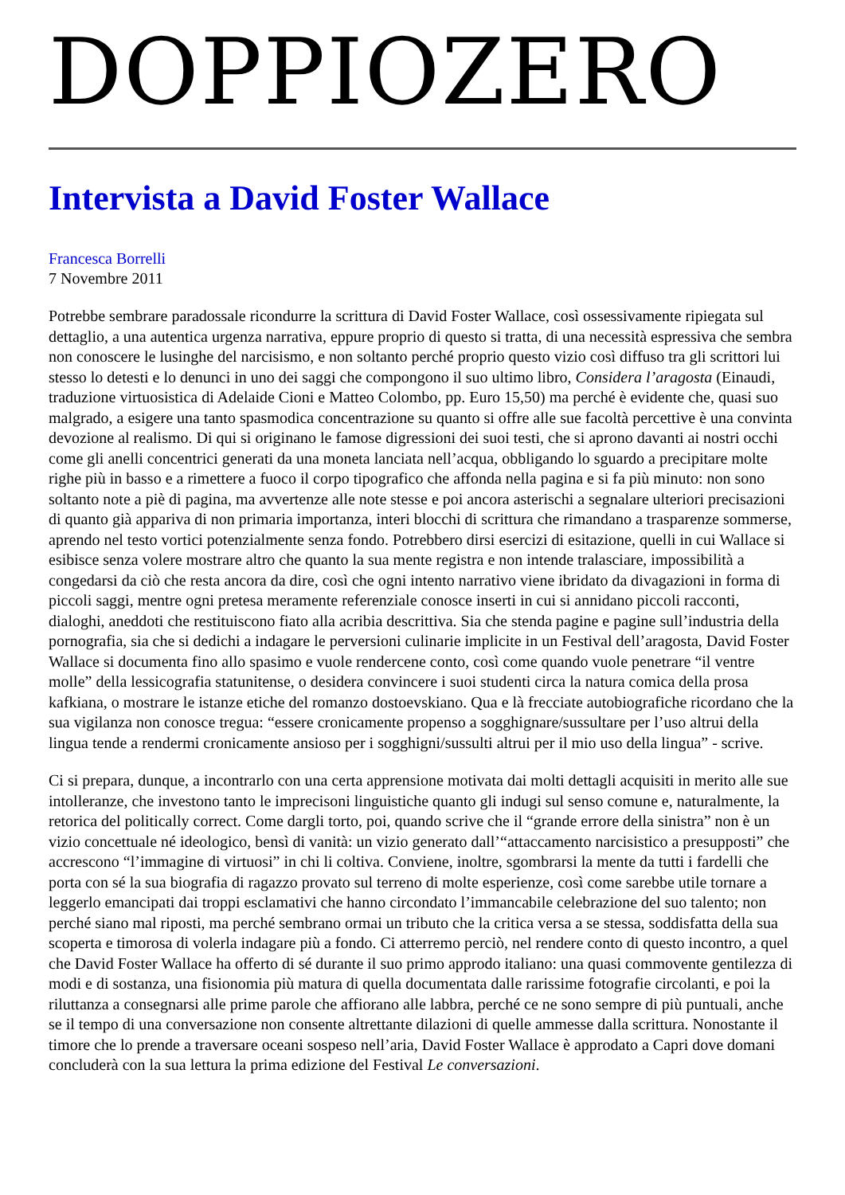DOPPIOZERO
Intervista a David Foster Wallace
Francesca Borrelli
7 Novembre 2011
Potrebbe sembrare paradossale ricondurre la scrittura di David Foster Wallace, così ossessivamente ripiegata sul dettaglio, a una autentica urgenza narrativa, eppure proprio di questo si tratta, di una necessità espressiva che sembra non conoscere le lusinghe del narcisismo, e non soltanto perché proprio questo vizio così diffuso tra gli scrittori lui stesso lo detesti e lo denunci in uno dei saggi che compongono il suo ultimo libro, Considera l’aragosta (Einaudi, traduzione virtuosistica di Adelaide Cioni e Matteo Colombo, pp. Euro 15,50) ma perché è evidente che, quasi suo malgrado, a esigere una tanto spasmodica concentrazione su quanto si offre alle sue facoltà percettive è una convinta devozione al realismo. Di qui si originano le famose digressioni dei suoi testi, che si aprono davanti ai nostri occhi come gli anelli concentrici generati da una moneta lanciata nell’acqua, obbligando lo sguardo a precipitare molte righe più in basso e a rimettere a fuoco il corpo tipografico che affonda nella pagina e si fa più minuto: non sono soltanto note a piè di pagina, ma avvertenze alle note stesse e poi ancora asterischi a segnalare ulteriori precisazioni di quanto già appariva di non primaria importanza, interi blocchi di scrittura che rimandano a trasparenze sommerse, aprendo nel testo vortici potenzialmente senza fondo. Potrebbero dirsi esercizi di esitazione, quelli in cui Wallace si esibisce senza volere mostrare altro che quanto la sua mente registra e non intende tralasciare, impossibilità a congedarsi da ciò che resta ancora da dire, così che ogni intento narrativo viene ibridato da divagazioni in forma di piccoli saggi, mentre ogni pretesa meramente referenziale conosce inserti in cui si annidano piccoli racconti, dialoghi, aneddoti che restituiscono fiato alla acribia descrittiva. Sia che stenda pagine e pagine sull’industria della pornografia, sia che si dedichi a indagare le perversioni culinarie implicite in un Festival dell’aragosta, David Foster Wallace si documenta fino allo spasimo e vuole rendercene conto, così come quando vuole penetrare “il ventre molle” della lessicografia statunitense, o desidera convincere i suoi studenti circa la natura comica della prosa kafkiana, o mostrare le istanze etiche del romanzo dostoevskiano. Qua e là frecciate autobiografiche ricordano che la sua vigilanza non conosce tregua: “essere cronicamente propenso a sogghignare/sussultare per l’uso altrui della lingua tende a rendermi cronicamente ansioso per i sogghigni/sussulti altrui per il mio uso della lingua” - scrive.
Ci si prepara, dunque, a incontrarlo con una certa apprensione motivata dai molti dettagli acquisiti in merito alle sue intolleranze, che investono tanto le imprecisoni linguistiche quanto gli indugi sul senso comune e, naturalmente, la retorica del politically correct. Come dargli torto, poi, quando scrive che il “grande errore della sinistra” non è un vizio concettuale né ideologico, bensì di vanità: un vizio generato dall’“attaccamento narcisistico a presupposti” che accrescono “l’immagine di virtuosi” in chi li coltiva. Conviene, inoltre, sgombrarsi la mente da tutti i fardelli che porta con sé la sua biografia di ragazzo provato sul terreno di molte esperienze, così come sarebbe utile tornare a leggerlo emancipati dai troppi esclamativi che hanno circondato l’immancabile celebrazione del suo talento; non perché siano mal riposti, ma perché sembrano ormai un tributo che la critica versa a se stessa, soddisfatta della sua scoperta e timorosa di volerla indagare più a fondo. Ci atterremo perciò, nel rendere conto di questo incontro, a quel che David Foster Wallace ha offerto di sé durante il suo primo approdo italiano: una quasi commovente gentilezza di modi e di sostanza, una fisionomia più matura di quella documentata dalle rarissime fotografie circolanti, e poi la riluttanza a consegnarsi alle prime parole che affiorano alle labbra, perché ce ne sono sempre di più puntuali, anche se il tempo di una conversazione non consente altrettante dilazioni di quelle ammesse dalla scrittura. Nonostante il timore che lo prende a traversare oceani sospeso nell’aria, David Foster Wallace è approdato a Capri dove domani concluderà con la sua lettura la prima edizione del Festival Le conversazioni.